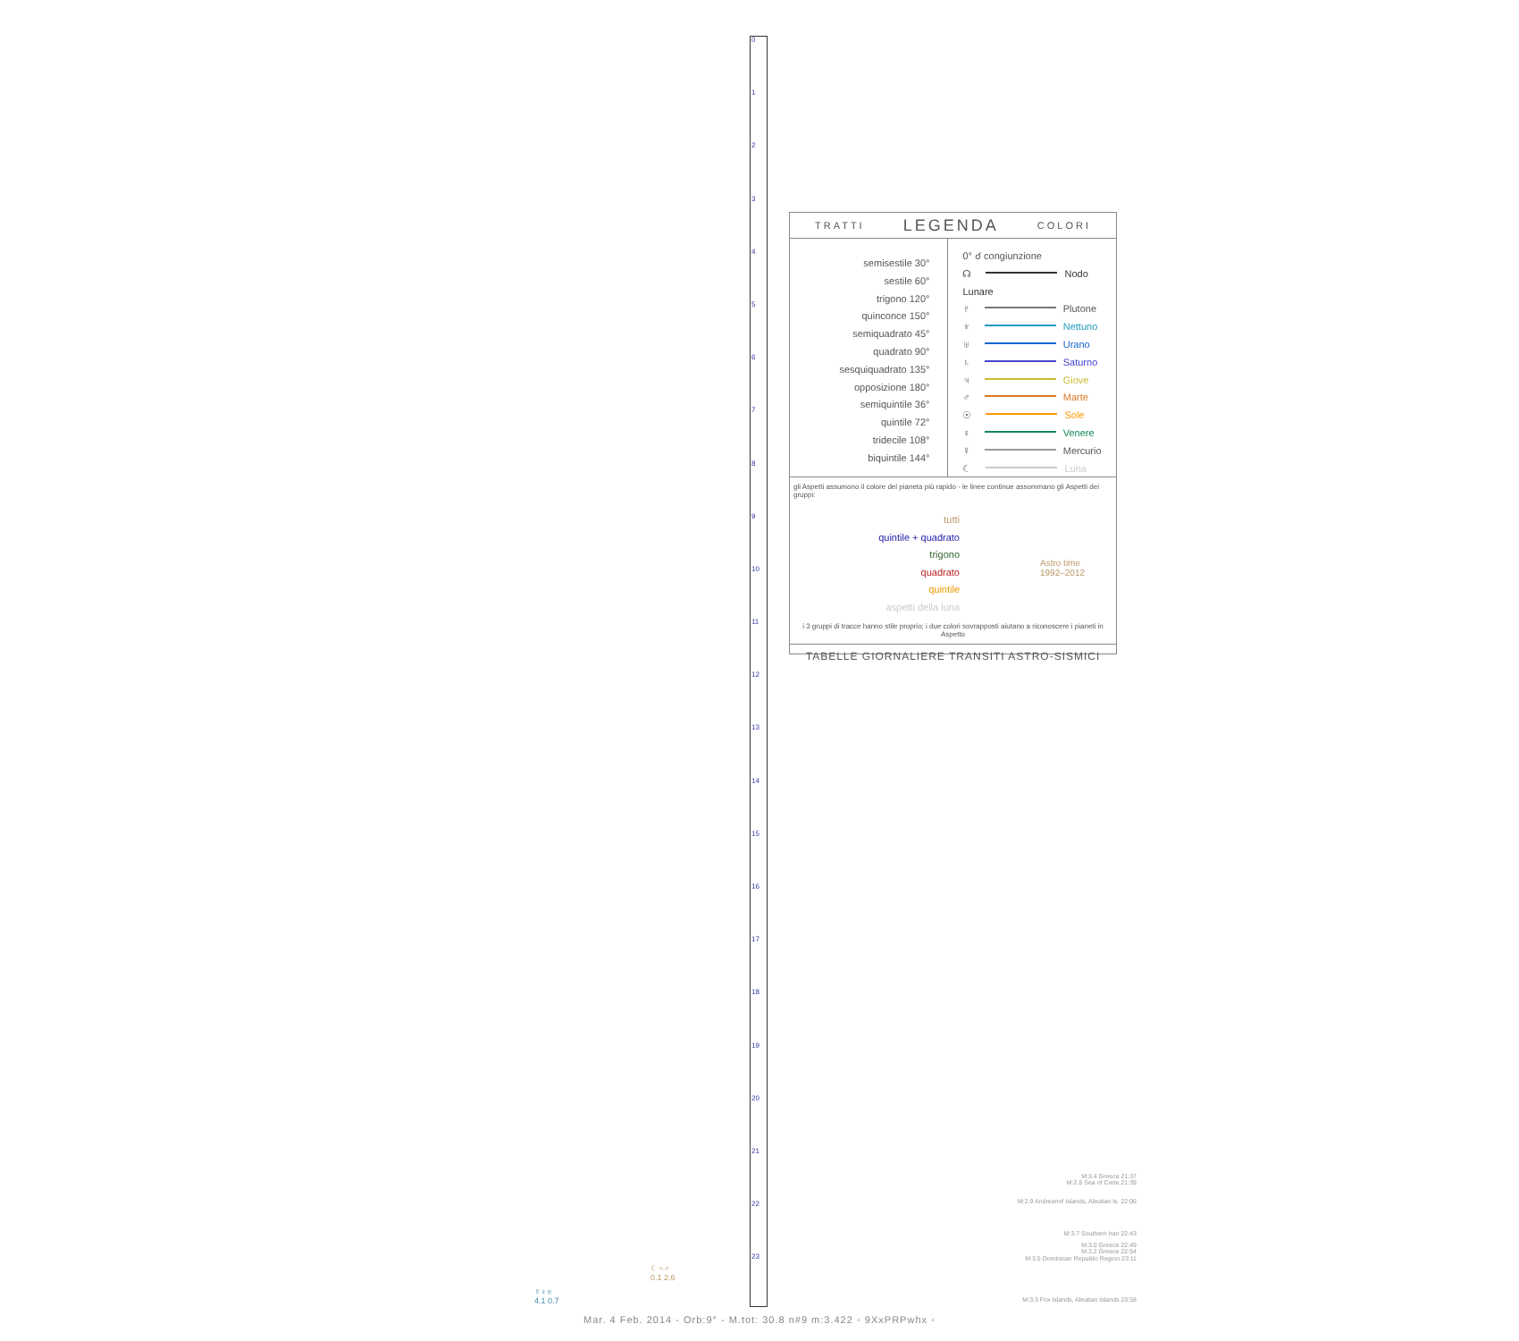0
1
2
3
4
5
6
7
8
9
10
11
12
13
14
15
16
17
18
19
20
21
22
23
TRATTI LEGENDA COLORI
semisestile 30°
sestile 60°
trigono 120°
quinconce 150°
semiquadrato 45°
quadrato 90°
sesquiquadrato 135°
opposizione 180°
semiquintile 36°
quintile 72°
tridecile 108°
biquintile 144°
0° ☌ congiunzione
☊ Nodo Lunare
♇ Plutone
♆ Nettuno
♅ Urano
♄ Saturno
♃ Giove
♂ Marte
☉ Sole
♀ Venere
☿ Mercurio
☾ Luna
gli Aspetti assumono il colore del pianeta più rapido - le linee continue assommano gli Aspetti dei gruppi:
tutti
quintile + quadrato
trigono
quadrato
quintile
aspetti della luna
Astro time
1992–2012
i 3 gruppi di tracce hanno stile proprio; i due colori sovrapposti aiutano a riconoscere i pianeti in Aspetto
TABELLE GIORNALIERE TRANSITI ASTRO-SISMICI
M:3.4 Greece 21:37
M:2.8 Sea of Crete 21:39
M:2.9 Andreanof Islands, Aleutian Is. 22:06
M:3.7 Southern Iran 22:43
M:3.0 Greece 22:49
M:3.2 Greece 22:54
M:3.5 Dominican Republic Region 23:11
M:3.3 Fox Islands, Aleutian Islands 23:58
☾♃♂
0.1 2.6
☿♀♅
4.1 0.7
Mar. 4 Feb. 2014 - Orb:9° - M.tot: 30.8 n#9 m:3.422 ◦ 9XxPRPwhx ◦